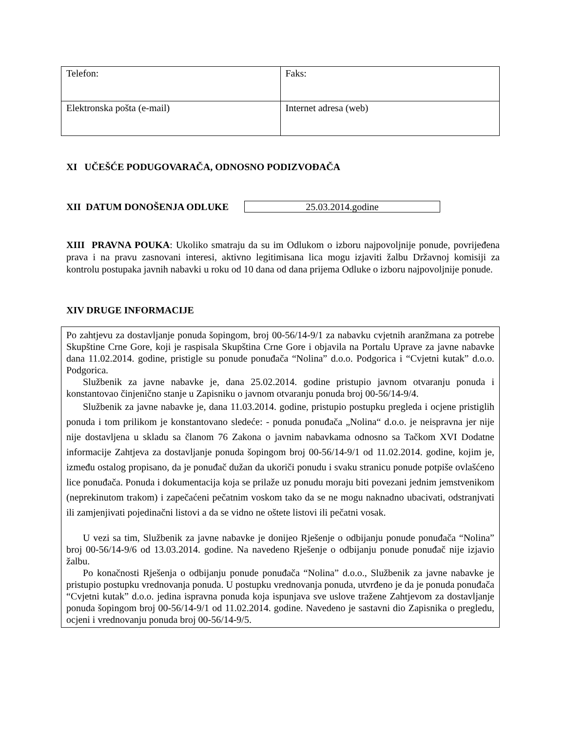| Telefon: | Faks: |
| Elektronska pošta (e-mail) | Internet adresa (web) |
XI UČEŠĆE PODUGOVARAČA, ODNOSNO PODIZVOĐAČA
XII DATUM DONOŠENJA ODLUKE
25.03.2014.godine
XIII PRAVNA POUKA: Ukoliko smatraju da su im Odlukom o izboru najpovoljnije ponude, povrijeđena prava i na pravu zasnovani interesi, aktivno legitimisana lica mogu izjaviti žalbu Državnoj komisiji za kontrolu postupaka javnih nabavki u roku od 10 dana od dana prijema Odluke o izboru najpovoljnije ponude.
XIV DRUGE INFORMACIJE
Po zahtjevu za dostavljanje ponuda šopingom, broj 00-56/14-9/1 za nabavku cvjetnih aranžmana za potrebe Skupštine Crne Gore, koji je raspisala Skupština Crne Gore i objavila na Portalu Uprave za javne nabavke dana 11.02.2014. godine, pristigle su ponude ponuđača “Nolina” d.o.o. Podgorica i “Cvjetni kutak” d.o.o. Podgorica.
Službenik za javne nabavke je, dana 25.02.2014. godine pristupio javnom otvaranju ponuda i konstantovao činjenično stanje u Zapisniku o javnom otvaranju ponuda broj 00-56/14-9/4.
Službenik za javne nabavke je, dana 11.03.2014. godine, pristupio postupku pregleda i ocjene pristiglih ponuda i tom prilikom je konstantovano sledeće: - ponuda ponuđača „Nolina“ d.o.o. je neispravna jer nije nije dostavljena u skladu sa članom 76 Zakona o javnim nabavkama odnosno sa Tačkom XVI Dodatne informacije Zahtjeva za dostavljanje ponuda šopingom broj 00-56/14-9/1 od 11.02.2014. godine, kojim je, između ostalog propisano, da je ponuđač dužan da ukoriči ponudu i svaku stranicu ponude potpiše ovlašćeno lice ponuđača. Ponuda i dokumentacija koja se prilaže uz ponudu moraju biti povezani jednim jemstvenikom (neprekinutom trakom) i zapečaćeni pečatnim voskom tako da se ne mogu naknadno ubacivati, odstranjvati ili zamjenjivati pojedinačni listovi a da se vidno ne oštete listovi ili pečatni vosak.
U vezi sa tim, Službenik za javne nabavke je donijeo Rješenje o odbijanju ponude ponuđača “Nolina” broj 00-56/14-9/6 od 13.03.2014. godine. Na navedeno Rješenje o odbijanju ponude ponuđač nije izjavio žalbu.
Po konačnosti Rješenja o odbijanju ponude ponuđača “Nolina” d.o.o., Službenik za javne nabavke je pristupio postupku vrednovanja ponuda. U postupku vrednovanja ponuda, utvrđeno je da je ponuda ponuđača “Cvjetni kutak” d.o.o. jedina ispravna ponuda koja ispunjava sve uslove tražene Zahtjevom za dostavljanje ponuda šopingom broj 00-56/14-9/1 od 11.02.2014. godine. Navedeno je sastavni dio Zapisnika o pregledu, ocjeni i vrednovanju ponuda broj 00-56/14-9/5.